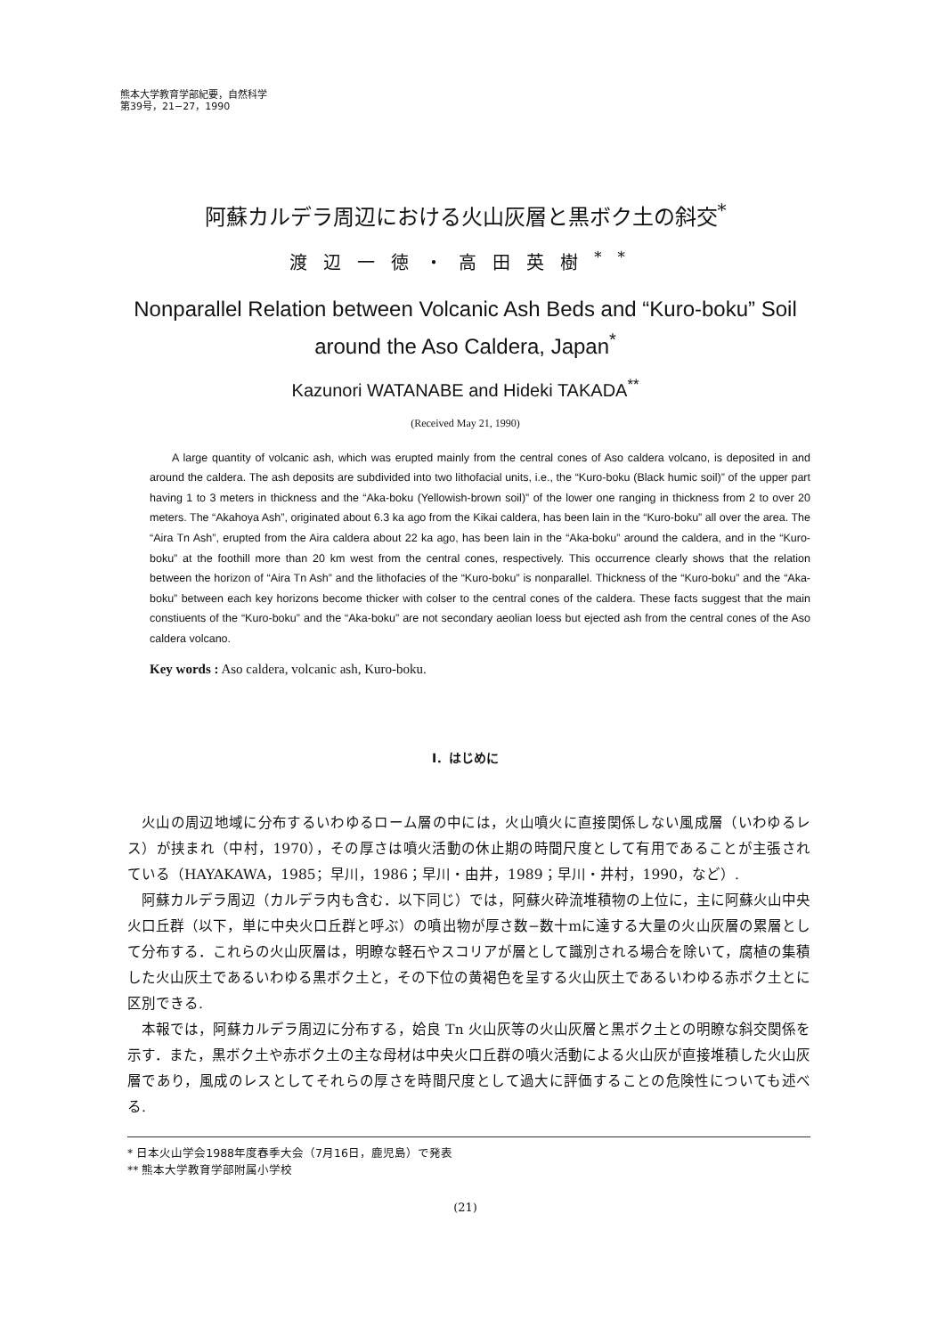熊本大学教育学部紀要，自然科学
第39号，21−27，1990
阿蘇カルデラ周辺における火山灰層と黒ボク土の斜交<sup>*</sup>
渡辺一徳・高田英樹<sup>**</sup>
Nonparallel Relation between Volcanic Ash Beds and “Kuro-boku” Soil
around the Aso Caldera, Japan<sup>*</sup>
Kazunori WATANABE and Hideki TAKADA<sup>**</sup>
(Received May 21, 1990)
A large quantity of volcanic ash, which was erupted mainly from the central cones of Aso caldera volcano, is deposited in and around the caldera. The ash deposits are subdivided into two lithofacial units, i.e., the “Kuro-boku (Black humic soil)” of the upper part having 1 to 3 meters in thickness and the “Aka-boku (Yellowish-brown soil)” of the lower one ranging in thickness from 2 to over 20 meters. The “Akahoya Ash”, originated about 6.3 ka ago from the Kikai caldera, has been lain in the “Kuro-boku” all over the area. The “Aira Tn Ash”, erupted from the Aira caldera about 22 ka ago, has been lain in the “Aka-boku” around the caldera, and in the “Kuro-boku” at the foothill more than 20 km west from the central cones, respectively. This occurrence clearly shows that the relation between the horizon of “Aira Tn Ash” and the lithofacies of the “Kuro-boku” is nonparallel. Thickness of the “Kuro-boku” and the “Aka-boku” between each key horizons become thicker with colser to the central cones of the caldera. These facts suggest that the main constiuents of the “Kuro-boku” and the “Aka-boku” are not secondary aeolian loess but ejected ash from the central cones of the Aso caldera volcano.
Key words : Aso caldera, volcanic ash, Kuro-boku.
I．はじめに
火山の周辺地域に分布するいわゆるローム層の中には，火山噴火に直接関係しない風成層（いわゆるレス）が挟まれ（中村，1970），その厚さは噴火活動の休止期の時間尺度として有用であることが主張されている（HAYAKAWA，1985；早川，1986；早川・由井，1989；早川・井村，1990，など）.
阿蘇カルデラ周辺（カルデラ内も含む．以下同じ）では，阿蘇火砕流堆積物の上位に，主に阿蘇火山中央火口丘群（以下，単に中央火口丘群と呼ぶ）の噴出物が厚さ数−数十mに達する大量の火山灰層の累層として分布する．これらの火山灰層は，明瞭な軽石やスコリアが層として識別される場合を除いて，腐植の集積した火山灰土であるいわゆる黒ボク土と，その下位の黄褐色を呈する火山灰土であるいわゆる赤ボク土とに区別できる.
本報では，阿蘇カルデラ周辺に分布する，姶良 Tn 火山灰等の火山灰層と黒ボク土との明瞭な斜交関係を示す．また，黒ボク土や赤ボク土の主な母材は中央火口丘群の噴火活動による火山灰が直接堆積した火山灰層であり，風成のレスとしてそれらの厚さを時間尺度として過大に評価することの危険性についても述べる.
* 日本火山学会1988年度春季大会（7月16日，鹿児島）で発表
** 熊本大学教育学部附属小学校
(21)